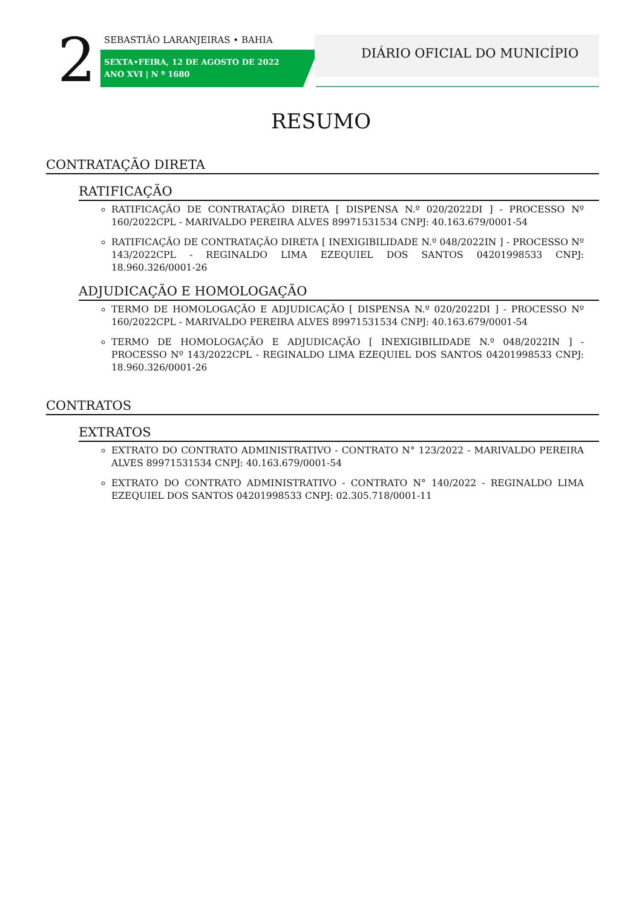2 SEBASTIÃO LARANJEIRAS • BAHIA
SEXTA•FEIRA, 12 DE AGOSTO DE 2022
ANO XVI | N º 1680
DIÁRIO OFICIAL DO MUNICÍPIO
RESUMO
CONTRATAÇÃO DIRETA
RATIFICAÇÃO
RATIFICAÇÃO DE CONTRATAÇÃO DIRETA [ DISPENSA N.º 020/2022DI ] - PROCESSO Nº 160/2022CPL - MARIVALDO PEREIRA ALVES 89971531534 CNPJ: 40.163.679/0001-54
RATIFICAÇÃO DE CONTRATAÇÃO DIRETA [ INEXIGIBILIDADE N.º 048/2022IN ] - PROCESSO Nº 143/2022CPL - REGINALDO LIMA EZEQUIEL DOS SANTOS 04201998533 CNPJ: 18.960.326/0001-26
ADJUDICAÇÃO E HOMOLOGAÇÃO
TERMO DE HOMOLOGAÇÃO E ADJUDICAÇÃO [ DISPENSA N.º 020/2022DI ] - PROCESSO Nº 160/2022CPL - MARIVALDO PEREIRA ALVES 89971531534 CNPJ: 40.163.679/0001-54
TERMO DE HOMOLOGAÇÃO E ADJUDICAÇÃO [ INEXIGIBILIDADE N.º 048/2022IN ] - PROCESSO Nº 143/2022CPL - REGINALDO LIMA EZEQUIEL DOS SANTOS 04201998533 CNPJ: 18.960.326/0001-26
CONTRATOS
EXTRATOS
EXTRATO DO CONTRATO ADMINISTRATIVO - CONTRATO N° 123/2022 - MARIVALDO PEREIRA ALVES 89971531534 CNPJ: 40.163.679/0001-54
EXTRATO DO CONTRATO ADMINISTRATIVO - CONTRATO N° 140/2022 - REGINALDO LIMA EZEQUIEL DOS SANTOS 04201998533 CNPJ: 02.305.718/0001-11